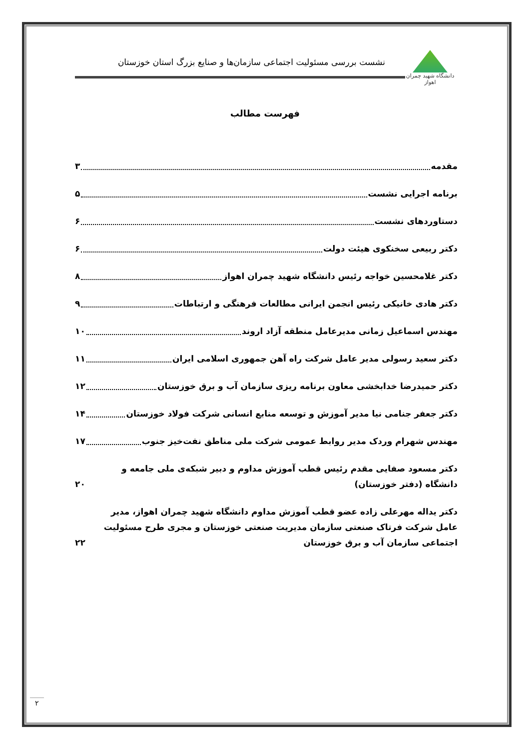دانشگاه شهید چمران اهواز
نشست بررسی مسئولیت اجتماعی سازمان‌ها و صنایع بزرگ استان خوزستان
فهرست مطالب
مقدمه ۳
برنامه اجرایی نشست ۵
دستاوردهای نشست ۶
دکتر ربیعی سخنکوی هیئت دولت ۶
دکتر غلامحسین خواجه رئیس دانشگاه شهید چمران اهواز ۸
دکتر هادی خانیکی رئیس انجمن ایرانی مطالعات فرهنگی و ارتباطات ۹
مهندس اسماعیل زمانی مدیرعامل منطقه آزاد اروند ۱۰
دکتر سعید رسولی مدیر عامل شرکت راه آهن جمهوری اسلامی ایران ۱۱
دکتر حمیدرضا خدابخشی معاون برنامه ریزی سازمان آب و برق خوزستان ۱۲
دکتر جعفر جنامی نیا مدیر آموزش و توسعه منابع انسانی شرکت فولاد خوزستان ۱۴
مهندس شهرام وردک مدیر روابط عمومی شرکت ملی مناطق نفت‌خیز جنوب ۱۷
دکتر مسعود صفایی مقدم رئیس قطب آموزش مداوم و دبیر شبکه‌ی ملی جامعه و دانشگاه (دفتر خوزستان) ۲۰
دکتر یداله مهرعلی زاده عضو قطب آموزش مداوم دانشگاه شهید چمران اهواز، مدیر عامل شرکت فرتاک صنعتی سازمان مدیریت صنعتی خوزستان و مجری طرح مسئولیت اجتماعی سازمان آب و برق خوزستان ۲۲
۲